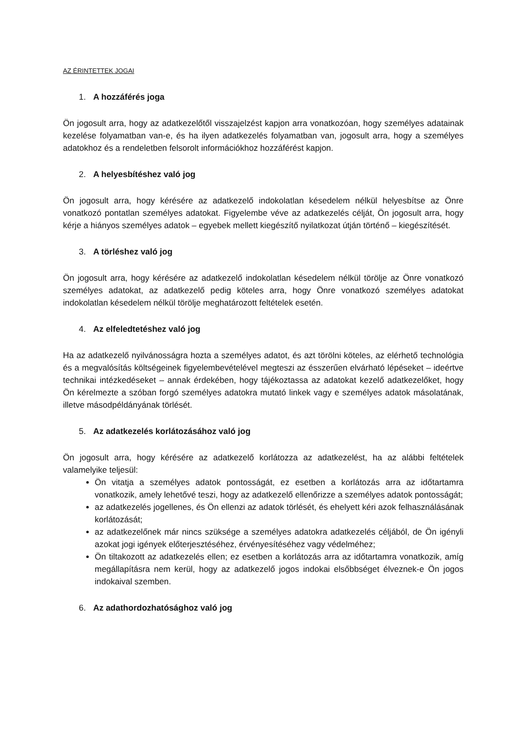AZ ÉRINTETTEK JOGAI
1. A hozzáférés joga
Ön jogosult arra, hogy az adatkezelőtől visszajelzést kapjon arra vonatkozóan, hogy személyes adatainak kezelése folyamatban van-e, és ha ilyen adatkezelés folyamatban van, jogosult arra, hogy a személyes adatokhoz és a rendeletben felsorolt információkhoz hozzáférést kapjon.
2. A helyesbítéshez való jog
Ön jogosult arra, hogy kérésére az adatkezelő indokolatlan késedelem nélkül helyesbítse az Önre vonatkozó pontatlan személyes adatokat. Figyelembe véve az adatkezelés célját, Ön jogosult arra, hogy kérje a hiányos személyes adatok – egyebek mellett kiegészítő nyilatkozat útján történő – kiegészítését.
3. A törléshez való jog
Ön jogosult arra, hogy kérésére az adatkezelő indokolatlan késedelem nélkül törölje az Önre vonatkozó személyes adatokat, az adatkezelő pedig köteles arra, hogy Önre vonatkozó személyes adatokat indokolatlan késedelem nélkül törölje meghatározott feltételek esetén.
4. Az elfeledtetéshez való jog
Ha az adatkezelő nyilvánosságra hozta a személyes adatot, és azt törölni köteles, az elérhető technológia és a megvalósítás költségeinek figyelembevételével megteszi az ésszerűen elvárható lépéseket – ideértve technikai intézkedéseket – annak érdekében, hogy tájékoztassa az adatokat kezelő adatkezelőket, hogy Ön kérelmezte a szóban forgó személyes adatokra mutató linkek vagy e személyes adatok másolatának, illetve másodpéldányának törlését.
5. Az adatkezelés korlátozásához való jog
Ön jogosult arra, hogy kérésére az adatkezelő korlátozza az adatkezelést, ha az alábbi feltételek valamelyike teljesül:
Ön vitatja a személyes adatok pontosságát, ez esetben a korlátozás arra az időtartamra vonatkozik, amely lehetővé teszi, hogy az adatkezelő ellenőrizze a személyes adatok pontosságát;
az adatkezelés jogellenes, és Ön ellenzi az adatok törlését, és ehelyett kéri azok felhasználásának korlátozását;
az adatkezelőnek már nincs szüksége a személyes adatokra adatkezelés céljából, de Ön igényli azokat jogi igények előterjesztéséhez, érvényesítéséhez vagy védelméhez;
Ön tiltakozott az adatkezelés ellen; ez esetben a korlátozás arra az időtartamra vonatkozik, amíg megállapításra nem kerül, hogy az adatkezelő jogos indokai elsőbbséget élveznek-e Ön jogos indokaival szemben.
6. Az adathordozhatósághoz való jog